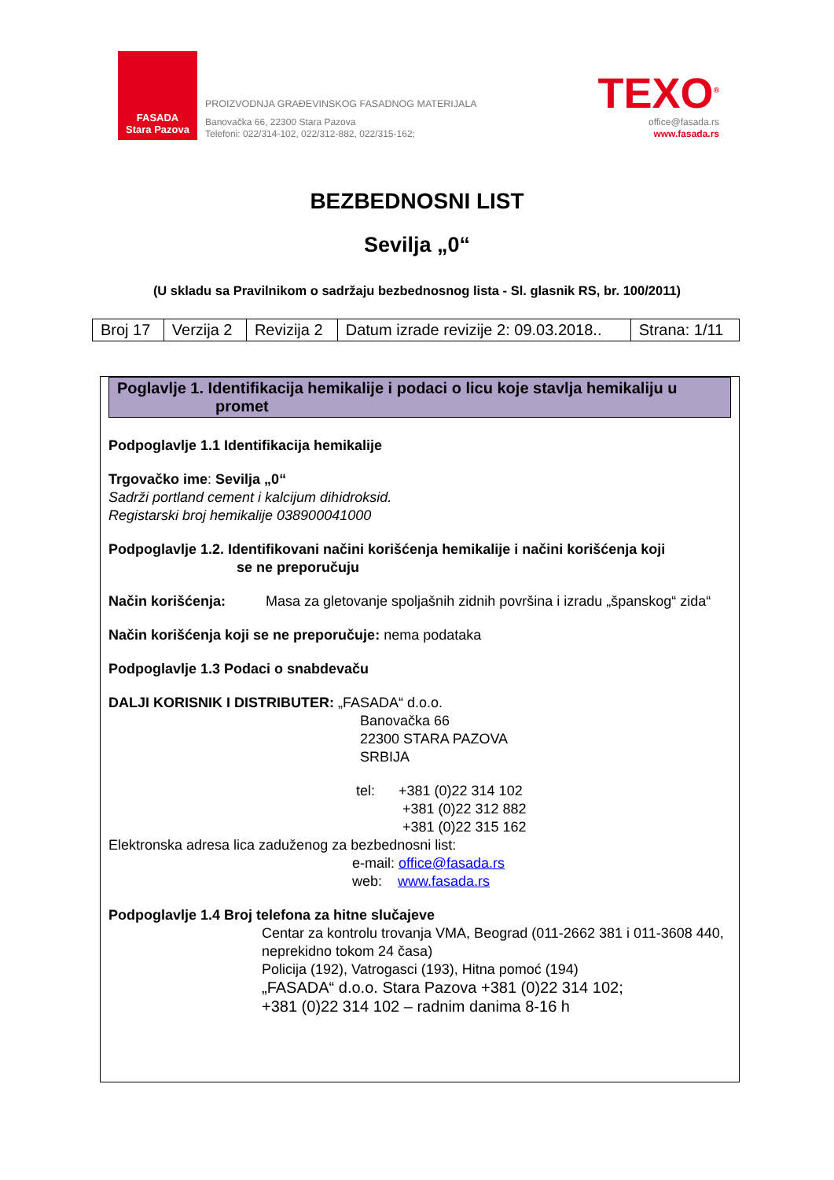FASADA
Stara Pazova
PROIZVODNJA GRAĐEVINSKOG FASADNOG MATERIJALA
Banovačka 66, 22300 Stara Pazova
Telefoni: 022/314-102, 022/312-882, 022/315-162;
TEXO<sup>®</sup>
office@fasada.rs
www.fasada.rs
BEZBEDNOSNI LIST
Sevilja „0“
(U skladu sa Pravilnikom o sadržaju bezbednosnog lista - Sl. glasnik RS, br. 100/2011)
| Broj 17 | Verzija 2 | Revizija 2 | Datum izrade revizije 2: 09.03.2018.. | Strana: 1/11 |
Poglavlje 1. Identifikacija hemikalije i podaci o licu koje stavlja hemikaliju u
promet
Podpoglavlje 1.1 Identifikacija hemikalije
Trgovačko ime: Sevilja „0“
Sadrži portland cement i kalcijum dihidroksid.
Registarski broj hemikalije 038900041000
Podpoglavlje 1.2. Identifikovani načini korišćenja hemikalije i načini korišćenja koji
se ne preporučuju
Način korišćenja: Masa za gletovanje spoljašnih zidnih površina i izradu „španskog“ zida“
Način korišćenja koji se ne preporučuje: nema podataka
Podpoglavlje 1.3 Podaci o snabdevaču
DALJI KORISNIK I DISTRIBUTER: „FASADA“ d.o.o.
Banovačka 66
22300 STARA PAZOVA
SRBIJA
tel: +381 (0)22 314 102
+381 (0)22 312 882
+381 (0)22 315 162
Elektronska adresa lica zaduženog za bezbednosni list:
e-mail: office@fasada.rs
web: www.fasada.rs
Podpoglavlje 1.4 Broj telefona za hitne slučajeve
Centar za kontrolu trovanja VMA, Beograd (011-2662 381 i 011-3608 440, neprekidno tokom 24 časa)
Policija (192), Vatrogasci (193), Hitna pomoć (194)
„FASADA“ d.o.o. Stara Pazova +381 (0)22 314 102;
+381 (0)22 314 102 – radnim danima 8-16 h